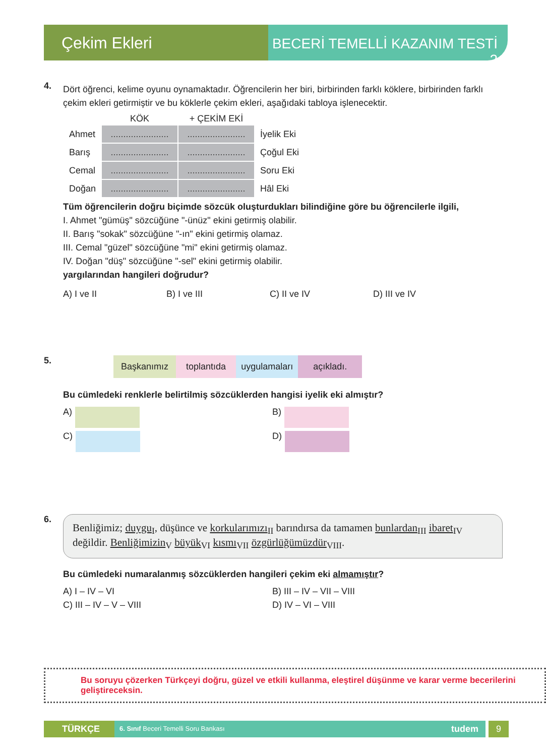Çekim Ekleri
BECERİ TEMELLİ KAZANIM TESTİ 2
4.
Dört öğrenci, kelime oyunu oynamaktadır. Öğrencilerin her biri, birbirinden farklı köklere, birbirinden farklı çekim ekleri getirmiştir ve bu köklerle çekim ekleri, aşağıdaki tabloya işlenecektir.
| | KÖK | + ÇEKİM EKİ | |
| --- | --- | --- | --- |
| Ahmet | ....................... | ....................... | İyelik Eki |
| Barış | ....................... | ....................... | Çoğul Eki |
| Cemal | ....................... | ....................... | Soru Eki |
| Doğan | ....................... | ....................... | Hâl Eki |
Tüm öğrencilerin doğru biçimde sözcük oluşturdukları bilindiğine göre bu öğrencilerle ilgili,
I. Ahmet "gümüş" sözcüğüne "-ünüz" ekini getirmiş olabilir.
II. Barış "sokak" sözcüğüne "-ın" ekini getirmiş olamaz.
III. Cemal "güzel" sözcüğüne "mi" ekini getirmiş olamaz.
IV. Doğan "düş" sözcüğüne "-sel" ekini getirmiş olabilir.
yargılarından hangileri doğrudur?
A) I ve II B) I ve III C) II ve IV D) III ve IV
5.
Başkanımız toplantıda uygulamaları açıkladı.
Bu cümledeki renklerle belirtilmiş sözcüklerden hangisi iyelik eki almıştır?
A)
B)
C)
D)
6.
Benliğimiz; duygu<sub>I</sub>, düşünce ve korkularımızı<sub>II</sub> barındırsa da tamamen bunlardan<sub>III</sub> ibaret<sub>IV</sub> değildir. Benliğimizin<sub>V</sub> büyük<sub>VI</sub> kısmı<sub>VII</sub> özgürlüğümüzdür<sub>VIII</sub>.
Bu cümledeki numaralanmış sözcüklerden hangileri çekim eki almamıştır?
A) I – IV – VI
B) III – IV – VII – VIII
C) III – IV – V – VIII
D) IV – VI – VIII
Bu soruyu çözerken Türkçeyi doğru, güzel ve etkili kullanma, eleştirel düşünme ve karar verme becerilerini geliştireceksin.
TÜRKÇE 6. Sınıf Beceri Temelli Soru Bankası tudem 9